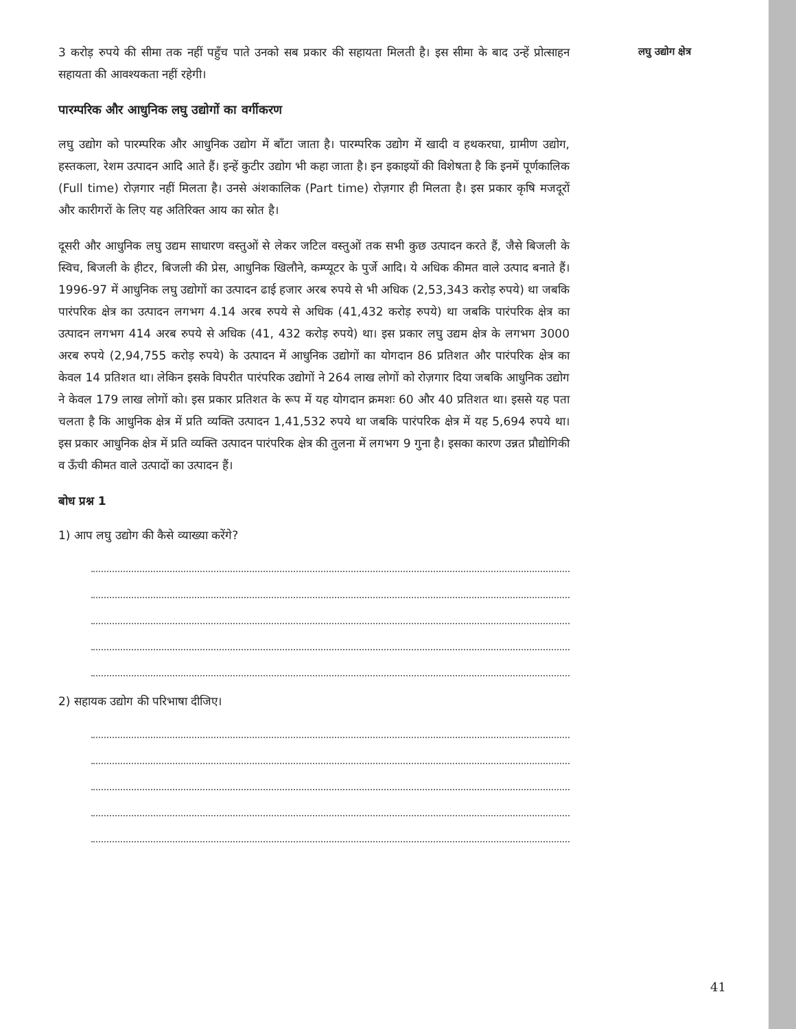लघु उद्योग क्षेत्र
3 करोड़ रुपये की सीमा तक नहीं पहुँच पाते उनको सब प्रकार की सहायता मिलती है। इस सीमा के बाद उन्हें प्रोत्साहन सहायता की आवश्यकता नहीं रहेगी।
पारम्परिक और आधुनिक लघु उद्योगों का वर्गीकरण
लघु उद्योग को पारम्परिक और आधुनिक उद्योग में बाँटा जाता है। पारम्परिक उद्योग में खादी व हथकरघा, ग्रामीण उद्योग, हस्तकला, रेशम उत्पादन आदि आते हैं। इन्हें कुटीर उद्योग भी कहा जाता है। इन इकाइयों की विशेषता है कि इनमें पूर्णकालिक (Full time) रोज़गार नहीं मिलता है। उनसे अंशकालिक (Part time) रोज़गार ही मिलता है। इस प्रकार कृषि मजदूरों और कारीगरों के लिए यह अतिरिक्त आय का स्रोत है।
दूसरी और आधुनिक लघु उद्यम साधारण वस्तुओं से लेकर जटिल वस्तुओं तक सभी कुछ उत्पादन करते हैं, जैसे बिजली के स्विच, बिजली के हीटर, बिजली की प्रेस, आधुनिक खिलौने, कम्प्यूटर के पुर्जे आदि। ये अधिक कीमत वाले उत्पाद बनाते हैं। 1996-97 में आधुनिक लघु उद्योगों का उत्पादन ढाई हजार अरब रुपये से भी अधिक (2,53,343 करोड़ रुपये) था जबकि पारंपरिक क्षेत्र का उत्पादन लगभग 4.14 अरब रुपये से अधिक (41,432 करोड़ रुपये) था जबकि पारंपरिक क्षेत्र का उत्पादन लगभग 414 अरब रुपये से अधिक (41, 432 करोड़ रुपये) था। इस प्रकार लघु उद्यम क्षेत्र के लगभग 3000 अरब रुपये (2,94,755 करोड़ रुपये) के उत्पादन में आधुनिक उद्योगों का योगदान 86 प्रतिशत और पारंपरिक क्षेत्र का केवल 14 प्रतिशत था। लेकिन इसके विपरीत पारंपरिक उद्योगों ने 264 लाख लोगों को रोज़गार दिया जबकि आधुनिक उद्योग ने केवल 179 लाख लोगों को। इस प्रकार प्रतिशत के रूप में यह योगदान क्रमशः 60 और 40 प्रतिशत था। इससे यह पता चलता है कि आधुनिक क्षेत्र में प्रति व्यक्ति उत्पादन 1,41,532 रुपये था जबकि पारंपरिक क्षेत्र में यह 5,694 रुपये था। इस प्रकार आधुनिक क्षेत्र में प्रति व्यक्ति उत्पादन पारंपरिक क्षेत्र की तुलना में लगभग 9 गुना है। इसका कारण उन्नत प्रौद्योगिकी व ऊँची कीमत वाले उत्पादों का उत्पादन हैं।
बोध प्रश्न 1
1) आप लघु उद्योग की कैसे व्याख्या करेंगे?
2) सहायक उद्योग की परिभाषा दीजिए।
41